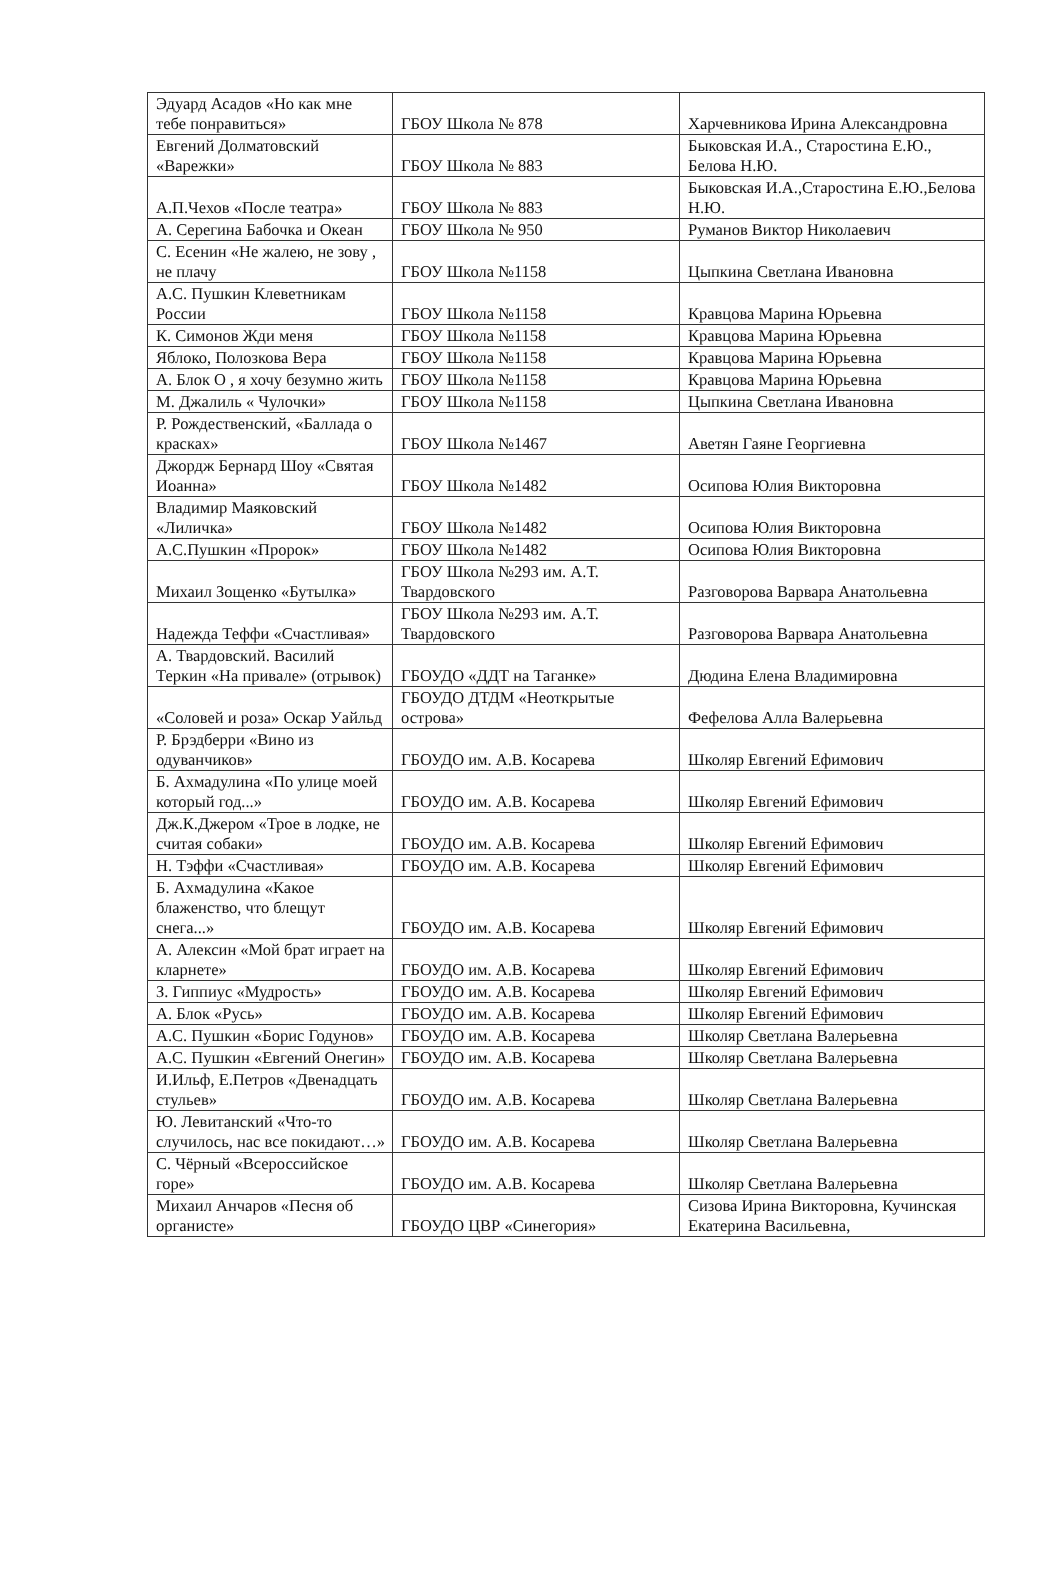| Эдуард Асадов «Но как мне тебе понравиться» | ГБОУ Школа № 878 | Харчевникова Ирина Александровна |
| Евгений Долматовский «Варежки» | ГБОУ Школа № 883 | Быковская И.А., Старостина Е.Ю., Белова Н.Ю. |
| А.П.Чехов «После театра» | ГБОУ Школа № 883 | Быковская И.А.,Старостина Е.Ю.,Белова Н.Ю. |
| А. Серегина Бабочка и Океан | ГБОУ Школа № 950 | Руманов Виктор Николаевич |
| С. Есенин «Не жалею, не зову , не плачу | ГБОУ Школа №1158 | Цыпкина Светлана Ивановна |
| А.С. Пушкин Клеветникам России | ГБОУ Школа №1158 | Кравцова Марина Юрьевна |
| К. Симонов Жди меня | ГБОУ Школа №1158 | Кравцова Марина Юрьевна |
| Яблоко, Полозкова Вера | ГБОУ Школа №1158 | Кравцова Марина Юрьевна |
| А. Блок О , я хочу безумно жить | ГБОУ Школа №1158 | Кравцова Марина Юрьевна |
| М. Джалиль « Чулочки» | ГБОУ Школа №1158 | Цыпкина Светлана Ивановна |
| Р. Рождественский, «Баллада о красках» | ГБОУ Школа №1467 | Аветян Гаяне Георгиевна |
| Джордж Бернард Шоу «Святая Иоанна» | ГБОУ Школа №1482 | Осипова Юлия Викторовна |
| Владимир Маяковский «Лиличка» | ГБОУ Школа №1482 | Осипова Юлия Викторовна |
| А.С.Пушкин «Пророк» | ГБОУ Школа №1482 | Осипова Юлия Викторовна |
| Михаил Зощенко «Бутылка» | ГБОУ Школа №293 им. А.Т. Твардовского | Разговорова Варвара Анатольевна |
| Надежда Теффи «Счастливая» | ГБОУ Школа №293 им. А.Т. Твардовского | Разговорова Варвара Анатольевна |
| А. Твардовский. Василий Теркин «На привале» (отрывок) | ГБОУДО «ДДТ на Таганке» | Дюдина Елена Владимировна |
| «Соловей и роза» Оскар Уайльд | ГБОУДО ДТДМ «Неоткрытые острова» | Фефелова Алла Валерьевна |
| Р. Брэдберри «Вино из одуванчиков» | ГБОУДО им. А.В. Косарева | Школяр Евгений Ефимович |
| Б. Ахмадулина «По улице моей который год...» | ГБОУДО им. А.В. Косарева | Школяр Евгений Ефимович |
| Дж.К.Джером «Трое в лодке, не считая собаки» | ГБОУДО им. А.В. Косарева | Школяр Евгений Ефимович |
| Н. Тэффи «Счастливая» | ГБОУДО им. А.В. Косарева | Школяр Евгений Ефимович |
| Б. Ахмадулина «Какое блаженство, что блещут снега...» | ГБОУДО им. А.В. Косарева | Школяр Евгений Ефимович |
| А. Алексин «Мой брат играет на кларнете» | ГБОУДО им. А.В. Косарева | Школяр Евгений Ефимович |
| З. Гиппиус «Мудрость» | ГБОУДО им. А.В. Косарева | Школяр Евгений Ефимович |
| А. Блок «Русь» | ГБОУДО им. А.В. Косарева | Школяр Евгений Ефимович |
| А.С. Пушкин «Борис Годунов» | ГБОУДО им. А.В. Косарева | Школяр Светлана Валерьевна |
| А.С. Пушкин «Евгений Онегин» | ГБОУДО им. А.В. Косарева | Школяр Светлана Валерьевна |
| И.Ильф, Е.Петров «Двенадцать стульев» | ГБОУДО им. А.В. Косарева | Школяр Светлана Валерьевна |
| Ю. Левитанский «Что-то случилось, нас все покидают…» | ГБОУДО им. А.В. Косарева | Школяр Светлана Валерьевна |
| С. Чёрный «Всероссийское горе» | ГБОУДО им. А.В. Косарева | Школяр Светлана Валерьевна |
| Михаил Анчаров «Песня об органисте» | ГБОУДО ЦВР «Синегория» | Сизова Ирина Викторовна, Кучинская Екатерина Васильевна, |